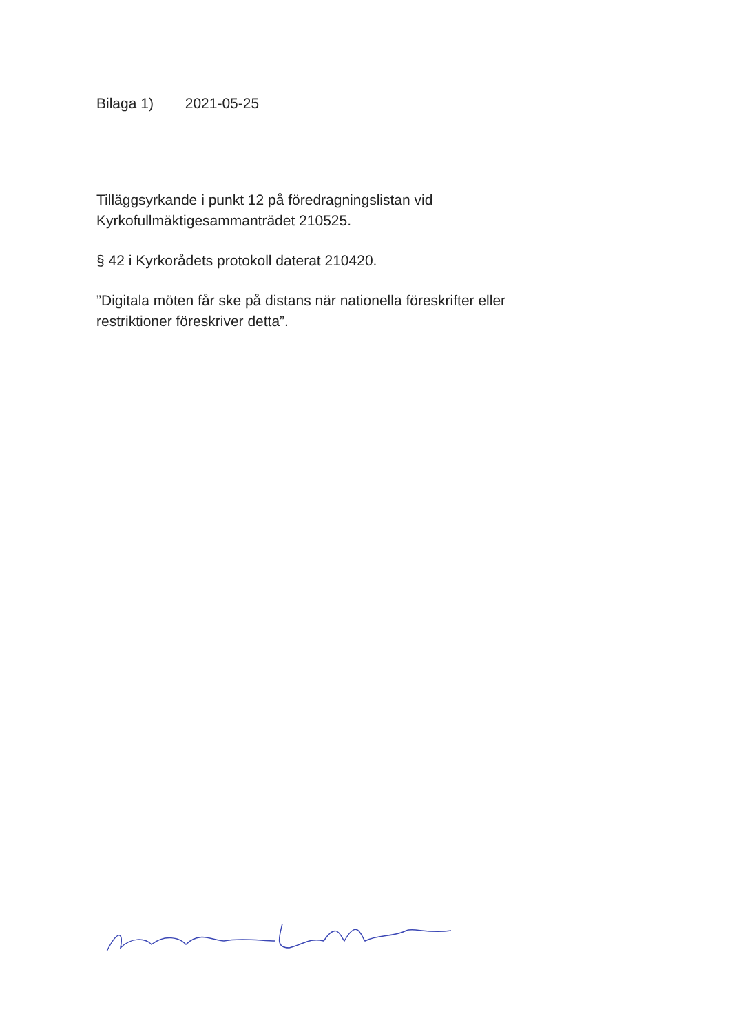Bilaga 1) 2021-05-25
Tilläggsyrkande i punkt 12 på föredragningslistan vid Kyrkofullmäktigesammanträdet 210525.
§ 42 i Kyrkorådets protokoll daterat 210420.
”Digitala möten får ske på distans när nationella föreskrifter eller restriktioner föreskriver detta”.